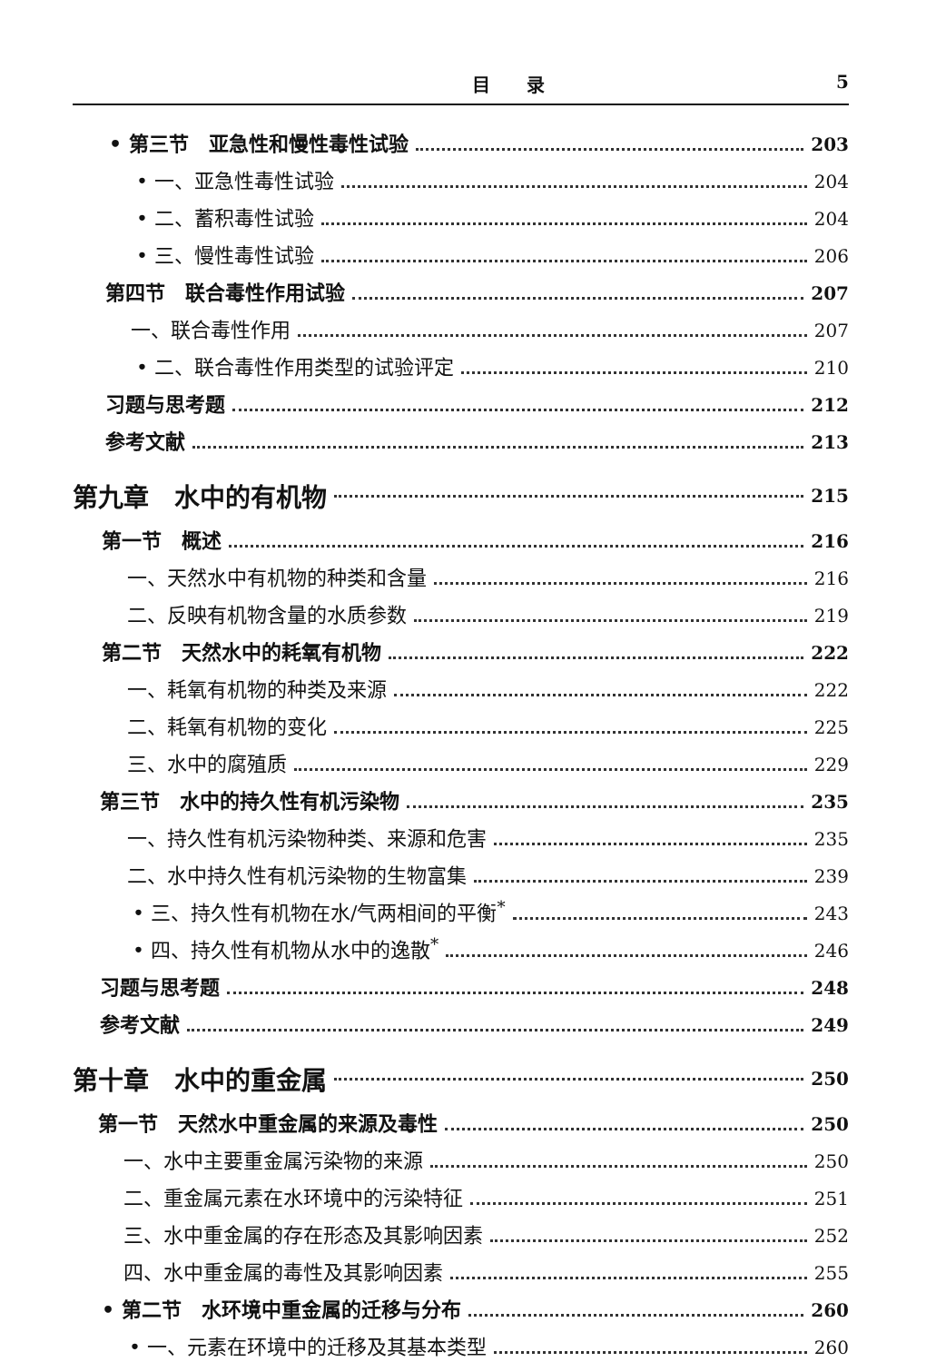目　　录 5
• 第三节　亚急性和慢性毒性试验 203
• 一、亚急性毒性试验 204
• 二、蓄积毒性试验 204
• 三、慢性毒性试验 206
第四节　联合毒性作用试验 207
一、联合毒性作用 207
• 二、联合毒性作用类型的试验评定 210
习题与思考题 212
参考文献 213
第九章　水中的有机物 215
第一节　概述 216
一、天然水中有机物的种类和含量 216
二、反映有机物含量的水质参数 219
第二节　天然水中的耗氧有机物 222
一、耗氧有机物的种类及来源 222
二、耗氧有机物的变化 225
三、水中的腐殖质 229
第三节　水中的持久性有机污染物 235
一、持久性有机污染物种类、来源和危害 235
二、水中持久性有机污染物的生物富集 239
• 三、持久性有机物在水/气两相间的平衡<sup>*</sup> 243
• 四、持久性有机物从水中的逸散<sup>*</sup> 246
习题与思考题 248
参考文献 249
第十章　水中的重金属 250
第一节　天然水中重金属的来源及毒性 250
一、水中主要重金属污染物的来源 250
二、重金属元素在水环境中的污染特征 251
三、水中重金属的存在形态及其影响因素 252
四、水中重金属的毒性及其影响因素 255
• 第二节　水环境中重金属的迁移与分布 260
• 一、元素在环境中的迁移及其基本类型 260